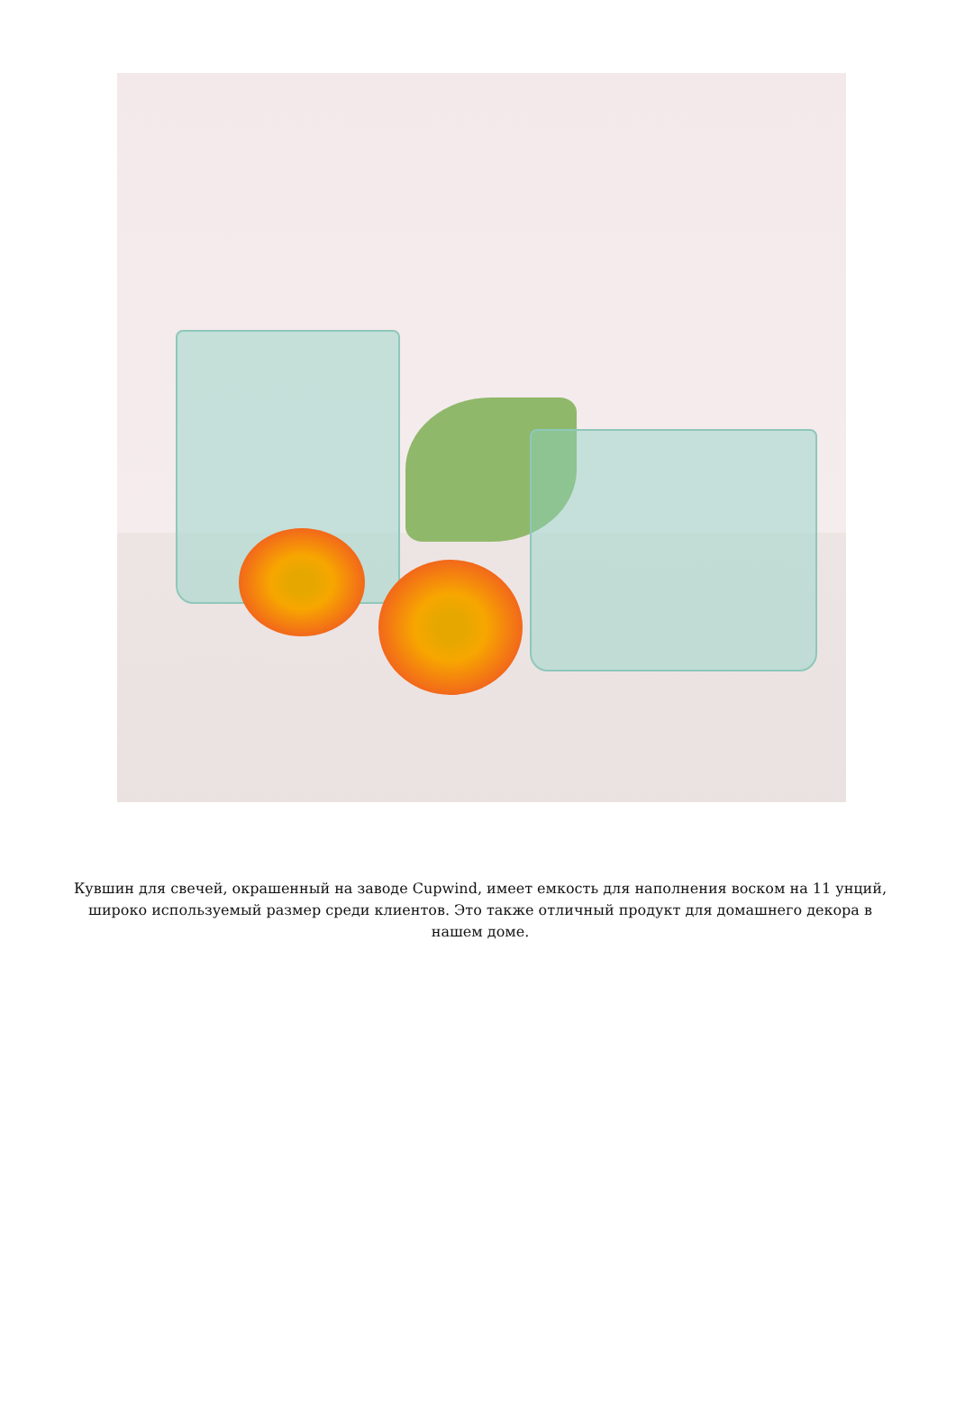Кувшин для свечей, окрашенный на заводе Cupwind, имеет емкость для наполнения воском на 11 унций, широко используемый размер среди клиентов. Это также отличный продукт для домашнего декора в нашем доме.